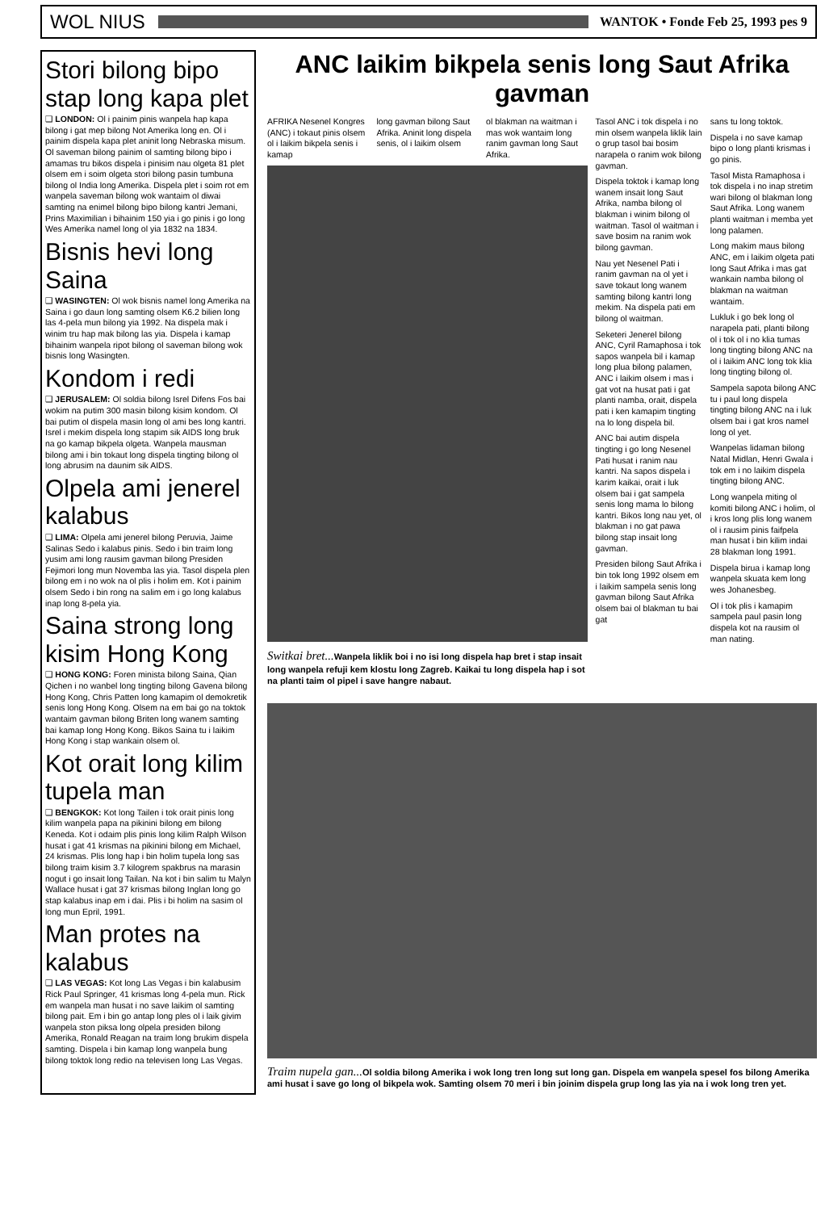WOL NIUS
WANTOK • Fonde Feb 25, 1993 pes 9
Stori bilong bipo stap long kapa plet
❑ LONDON: Ol i painim pinis wanpela hap kapa bilong i gat mep bilong Not Amerika long en. Ol i painim dispela kapa plet aninit long Nebraska misum. Ol saveman bilong painim ol samting bilong bipo i amamas tru bikos dispela i pinisim nau olgeta 81 plet olsem em i soim olgeta stori bilong pasin tumbuna bilong ol India long Amerika. Dispela plet i soim rot em wanpela saveman bilong wok wantaim ol diwai samting na enimel bilong bipo bilong kantri Jemani, Prins Maximilian i bihainim 150 yia i go pinis i go long Wes Amerika namel long ol yia 1832 na 1834.
Bisnis hevi long Saina
❑ WASINGTEN: Ol wok bisnis namel long Amerika na Saina i go daun long samting olsem K6.2 bilien long las 4-pela mun bilong yia 1992. Na dispela mak i winim tru hap mak bilong las yia. Dispela i kamap bihainim wanpela ripot bilong ol saveman bilong wok bisnis long Wasingten.
Kondom i redi
❑ JERUSALEM: Ol soldia bilong Isrel Difens Fos bai wokim na putim 300 masin bilong kisim kondom. Ol bai putim ol dispela masin long ol ami bes long kantri. Isrel i mekim dispela long stapim sik AIDS long bruk na go kamap bikpela olgeta. Wanpela mausman bilong ami i bin tokaut long dispela tingting bilong ol long abrusim na daunim sik AIDS.
Olpela ami jenerel kalabus
❑ LIMA: Olpela ami jenerel bilong Peruvia, Jaime Salinas Sedo i kalabus pinis. Sedo i bin traim long yusim ami long rausim gavman bilong Presiden Fejimori long mun Novemba las yia. Tasol dispela plen bilong em i no wok na ol plis i holim em. Kot i painim olsem Sedo i bin rong na salim em i go long kalabus inap long 8-pela yia.
Saina strong long kisim Hong Kong
❑ HONG KONG: Foren minista bilong Saina, Qian Qichen i no wanbel long tingting bilong Gavena bilong Hong Kong, Chris Patten long kamapim ol demokretik senis long Hong Kong. Olsem na em bai go na toktok wantaim gavman bilong Briten long wanem samting bai kamap long Hong Kong. Bikos Saina tu i laikim Hong Kong i stap wankain olsem ol.
Kot orait long kilim tupela man
❑ BENGKOK: Kot long Tailen i tok orait pinis long kilim wanpela papa na pikinini bilong em bilong Keneda. Kot i odaim plis pinis long kilim Ralph Wilson husat i gat 41 krismas na pikinini bilong em Michael, 24 krismas. Plis long hap i bin holim tupela long sas bilong traim kisim 3.7 kilogrem spakbrus na marasin nogut i go insait long Tailan. Na kot i bin salim tu Malyn Wallace husat i gat 37 krismas bilong Inglan long go stap kalabus inap em i dai. Plis i bi holim na sasim ol long mun Epril, 1991.
Man protes na kalabus
❑ LAS VEGAS: Kot long Las Vegas i bin kalabusim Rick Paul Springer, 41 krismas long 4-pela mun. Rick em wanpela man husat i no save laikim ol samting bilong pait. Em i bin go antap long ples ol i laik givim wanpela ston piksa long olpela presiden bilong Amerika, Ronald Reagan na traim long brukim dispela samting. Dispela i bin kamap long wanpela bung bilong toktok long redio na televisen long Las Vegas.
ANC laikim bikpela senis long Saut Afrika gavman
AFRIKA Nesenel Kongres (ANC) i tokaut pinis olsem ol i laikim bikpela senis i kamap
long gavman bilong Saut Afrika. Aninit long dispela senis, ol i laikim olsem
ol blakman na waitman i mas wok wantaim long ranim gavman long Saut Afrika.
Switkai bret... Wanpela liklik boi i no isi long dispela hap bret i stap insait long wanpela refuji kem klostu long Zagreb. Kaikai tu long dispela hap i sot na planti taim ol pipel i save hangre nabaut.
Tasol ANC i tok dispela i no min olsem wanpela liklik lain o grup tasol bai bosim narapela o ranim wok bilong gavman.
Dispela toktok i kamap long wanem insait long Saut Afrika, namba bilong ol blakman i winim bilong ol waitman. Tasol ol waitman i save bosim na ranim wok bilong gavman.
Nau yet Nesenel Pati i ranim gavman na ol yet i save tokaut long wanem samting bilong kantri long mekim. Na dispela pati em bilong ol waitman.
Seketeri Jenerel bilong ANC, Cyril Ramaphosa i tok sapos wanpela bil i kamap long plua bilong palamen, ANC i laikim olsem i mas i gat vot na husat pati i gat planti namba, orait, dispela pati i ken kamapim tingting na lo long dispela bil.
ANC bai autim dispela tingting i go long Nesenel Pati husat i ranim nau kantri. Na sapos dispela i karim kaikai, orait i luk olsem bai i gat sampela senis long mama lo bilong kantri. Bikos long nau yet, ol blakman i no gat pawa bilong stap insait long gavman.
Presiden bilong Saut Afrika i bin tok long 1992 olsem em i laikim sampela senis long gavman bilong Saut Afrika olsem bai ol blakman tu bai gat
sans tu long toktok.
Dispela i no save kamap bipo o long planti krismas i go pinis.
Tasol Mista Ramaphosa i tok dispela i no inap stretim wari bilong ol blakman long Saut Afrika. Long wanem planti waitman i memba yet long palamen.
Long makim maus bilong ANC, em i laikim olgeta pati long Saut Afrika i mas gat wankain namba bilong ol blakman na waitman wantaim.
Lukluk i go bek long ol narapela pati, planti bilong ol i tok ol i no klia tumas long tingting bilong ANC na ol i laikim ANC long tok klia long tingting bilong ol.
Sampela sapota bilong ANC tu i paul long dispela tingting bilong ANC na i luk olsem bai i gat kros namel long ol yet.
Wanpelas lidaman bilong Natal Midlan, Henri Gwala i tok em i no laikim dispela tingting bilong ANC.
Long wanpela miting ol komiti bilong ANC i holim, ol i kros long plis long wanem ol i rausim pinis faifpela man husat i bin kilim indai 28 blakman long 1991.
Dispela birua i kamap long wanpela skuata kem long wes Johanesbeg.
Ol i tok plis i kamapim sampela paul pasin long dispela kot na rausim ol man nating.
Traim nupela gan... Ol soldia bilong Amerika i wok long tren long sut long gan. Dispela em wanpela spesel fos bilong Amerika ami husat i save go long ol bikpela wok. Samting olsem 70 meri i bin joinim dispela grup long las yia na i wok long tren yet.